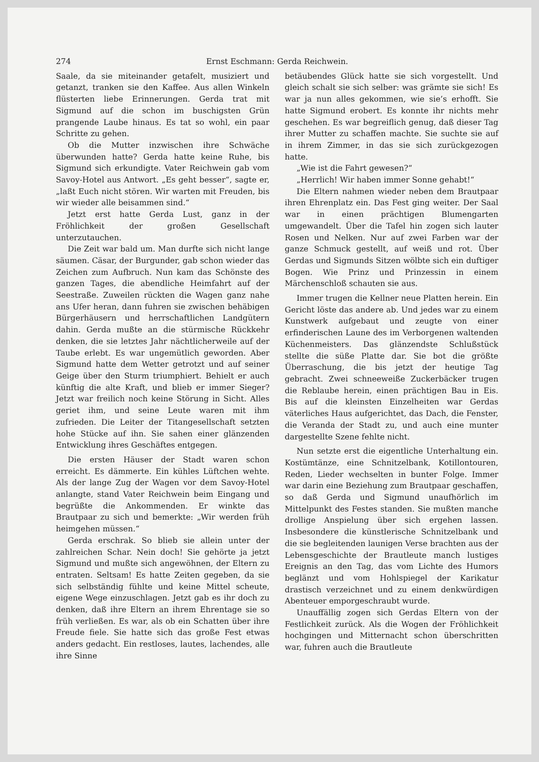274 Ernst Eschmann: Gerda Reichwein.
Saale, da sie miteinander getafelt, musiziert und getanzt, tranken sie den Kaffee. Aus allen Winkeln flüsterten liebe Erinnerungen. Gerda trat mit Sigmund auf die schon im buschigsten Grün prangende Laube hinaus. Es tat so wohl, ein paar Schritte zu gehen.
Ob die Mutter inzwischen ihre Schwäche überwunden hatte? Gerda hatte keine Ruhe, bis Sigmund sich erkundigte. Vater Reichwein gab vom Savoy-Hotel aus Antwort. „Es geht besser“, sagte er, „laßt Euch nicht stören. Wir warten mit Freuden, bis wir wieder alle beisammen sind.“
Jetzt erst hatte Gerda Lust, ganz in der Fröhlichkeit der großen Gesellschaft unterzutauchen.
Die Zeit war bald um. Man durfte sich nicht lange säumen. Cäsar, der Burgunder, gab schon wieder das Zeichen zum Aufbruch. Nun kam das Schönste des ganzen Tages, die abendliche Heimfahrt auf der Seestraße. Zuweilen rückten die Wagen ganz nahe ans Ufer heran, dann fuhren sie zwischen behäbigen Bürgerhäusern und herrschaftlichen Landgütern dahin. Gerda mußte an die stürmische Rückkehr denken, die sie letztes Jahr nächtlicherweile auf der Taube erlebt. Es war ungemütlich geworden. Aber Sigmund hatte dem Wetter getrotzt und auf seiner Geige über den Sturm triumphiert. Behielt er auch künftig die alte Kraft, und blieb er immer Sieger? Jetzt war freilich noch keine Störung in Sicht. Alles geriet ihm, und seine Leute waren mit ihm zufrieden. Die Leiter der Titangesellschaft setzten hohe Stücke auf ihn. Sie sahen einer glänzenden Entwicklung ihres Geschäftes entgegen.
Die ersten Häuser der Stadt waren schon erreicht. Es dämmerte. Ein kühles Lüftchen wehte. Als der lange Zug der Wagen vor dem Savoy-Hotel anlangte, stand Vater Reichwein beim Eingang und begrüßte die Ankommenden. Er winkte das Brautpaar zu sich und bemerkte: „Wir werden früh heimgehen müssen.“
Gerda erschrak. So blieb sie allein unter der zahlreichen Schar. Nein doch! Sie gehörte ja jetzt Sigmund und mußte sich angewöhnen, der Eltern zu entraten. Seltsam! Es hatte Zeiten gegeben, da sie sich selbständig fühlte und keine Mittel scheute, eigene Wege einzuschlagen. Jetzt gab es ihr doch zu denken, daß ihre Eltern an ihrem Ehrentage sie so früh verließen. Es war, als ob ein Schatten über ihre Freude fiele. Sie hatte sich das große Fest etwas anders gedacht. Ein restloses, lautes, lachendes, alle ihre Sinne
betäubendes Glück hatte sie sich vorgestellt. Und gleich schalt sie sich selber: was grämte sie sich! Es war ja nun alles gekommen, wie sie’s erhofft. Sie hatte Sigmund erobert. Es konnte ihr nichts mehr geschehen. Es war begreiflich genug, daß dieser Tag ihrer Mutter zu schaffen machte. Sie suchte sie auf in ihrem Zimmer, in das sie sich zurückgezogen hatte.
„Wie ist die Fahrt gewesen?“
„Herrlich! Wir haben immer Sonne gehabt!“
Die Eltern nahmen wieder neben dem Brautpaar ihren Ehrenplatz ein. Das Fest ging weiter. Der Saal war in einen prächtigen Blumengarten umgewandelt. Über die Tafel hin zogen sich lauter Rosen und Nelken. Nur auf zwei Farben war der ganze Schmuck gestellt, auf weiß und rot. Über Gerdas und Sigmunds Sitzen wölbte sich ein duftiger Bogen. Wie Prinz und Prinzessin in einem Märchenschloß schauten sie aus.
Immer trugen die Kellner neue Platten herein. Ein Gericht löste das andere ab. Und jedes war zu einem Kunstwerk aufgebaut und zeugte von einer erfinderischen Laune des im Verborgenen waltenden Küchenmeisters. Das glänzendste Schlußstück stellte die süße Platte dar. Sie bot die größte Überraschung, die bis jetzt der heutige Tag gebracht. Zwei schneeweiße Zuckerbäcker trugen die Reblaube herein, einen prächtigen Bau in Eis. Bis auf die kleinsten Einzelheiten war Gerdas väterliches Haus aufgerichtet, das Dach, die Fenster, die Veranda der Stadt zu, und auch eine munter dargestellte Szene fehlte nicht.
Nun setzte erst die eigentliche Unterhaltung ein. Kostümtänze, eine Schnitzelbank, Kotillontouren, Reden, Lieder wechselten in bunter Folge. Immer war darin eine Beziehung zum Brautpaar geschaffen, so daß Gerda und Sigmund unaufhörlich im Mittelpunkt des Festes standen. Sie mußten manche drollige Anspielung über sich ergehen lassen. Insbesondere die künstlerische Schnitzelbank und die sie begleitenden launigen Verse brachten aus der Lebensgeschichte der Brautleute manch lustiges Ereignis an den Tag, das vom Lichte des Humors beglänzt und vom Hohlspiegel der Karikatur drastisch verzeichnet und zu einem denkwürdigen Abenteuer emporgeschraubt wurde.
Unauffällig zogen sich Gerdas Eltern von der Festlichkeit zurück. Als die Wogen der Fröhlichkeit hochgingen und Mitternacht schon überschritten war, fuhren auch die Brautleute